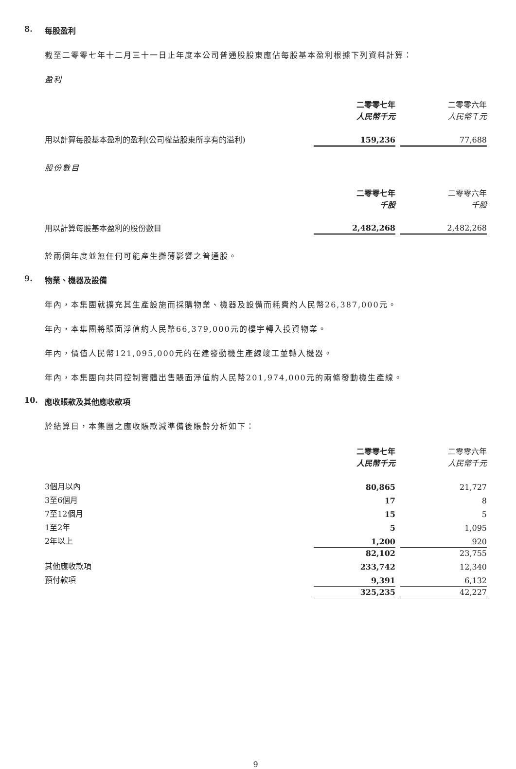8. 每股盈利
截至二零零七年十二月三十一日止年度本公司普通股股東應佔每股基本盈利根據下列資料計算：
盈利
| | 二零零七年 人民幣千元 | | 二零零六年 人民幣千元 |
| 用以計算每股基本盈利的盈利(公司權益股東所享有的溢利) | 159,236 | | 77,688 |
股份數目
| | 二零零七年 千股 | | 二零零六年 千股 |
| 用以計算每股基本盈利的股份數目 | 2,482,268 | | 2,482,268 |
於兩個年度並無任何可能產生攤薄影響之普通股。
9. 物業、機器及設備
年內，本集團就擴充其生產設施而採購物業、機器及設備而耗費約人民幣26,387,000元。
年內，本集團將賬面淨值約人民幣66,379,000元的樓宇轉入投資物業。
年內，價值人民幣121,095,000元的在建發動機生產線竣工並轉入機器。
年內，本集團向共同控制實體出售賬面淨值約人民幣201,974,000元的兩條發動機生產線。
10. 應收賬款及其他應收款項
於結算日，本集團之應收賬款減準備後賬齡分析如下：
| | 二零零七年 人民幣千元 | | 二零零六年 人民幣千元 |
| 3個月以內 | 80,865 | | 21,727 |
| 3至6個月 | 17 | | 8 |
| 7至12個月 | 15 | | 5 |
| 1至2年 | 5 | | 1,095 |
| 2年以上 | 1,200 | | 920 |
| | 82,102 | | 23,755 |
| 其他應收款項 | 233,742 | | 12,340 |
| 預付款項 | 9,391 | | 6,132 |
| | 325,235 | | 42,227 |
9